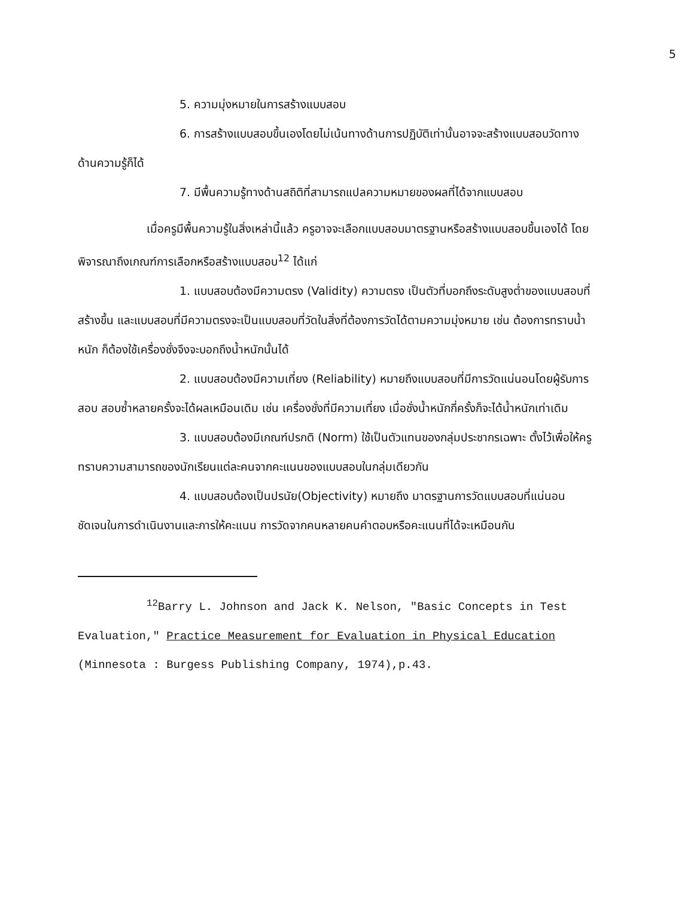5
5. ความมุ่งหมายในการสร้างแบบสอบ
6. การสร้างแบบสอบขึ้นเองโดยไม่เน้นทางด้านการปฏิบัติเท่านั้นอาจจะสร้างแบบสอบวัดทางด้านความรู้ก็ได้
7. มีพื้นความรู้ทางด้านสถิติที่สามารถแปลความหมายของผลที่ได้จากแบบสอบ
เมื่อครูมีพื้นความรู้ในสิ่งเหล่านี้แล้ว ครูอาจจะเลือกแบบสอบมาตรฐานหรือสร้างแบบสอบขึ้นเองได้ โดยพิจารณาถึงเกณฑ์การเลือกหรือสร้างแบบสอบ<sup>12</sup> ได้แก่
1. แบบสอบต้องมีความตรง (Validity) ความตรง เป็นตัวที่บอกถึงระดับสูงต่ำของแบบสอบที่สร้างขึ้น และแบบสอบที่มีความตรงจะเป็นแบบสอบที่วัดในสิ่งที่ต้องการวัดได้ตามความมุ่งหมาย เช่น ต้องการทราบน้ำหนัก ก็ต้องใช้เครื่องชั่งจึงจะบอกถึงน้ำหนักนั้นได้
2. แบบสอบต้องมีความเที่ยง (Reliability) หมายถึงแบบสอบที่มีการวัดแน่นอนโดยผู้รับการสอบ สอบซ้ำหลายครั้งจะได้ผลเหมือนเดิม เช่น เครื่องชั่งที่มีความเที่ยง เมื่อชั่งน้ำหนักกี่ครั้งก็จะได้น้ำหนักเท่าเดิม
3. แบบสอบต้องมีเกณฑ์ปรกติ (Norm) ใช้เป็นตัวแทนของกลุ่มประชากรเฉพาะ ตั้งไว้เพื่อให้ครูทราบความสามารถของนักเรียนแต่ละคนจากคะแนนของแบบสอบในกลุ่มเดียวกัน
4. แบบสอบต้องเป็นปรนัย(Objectivity) หมายถึง มาตรฐานการวัดแบบสอบที่แน่นอน ชัดเจนในการดำเนินงานและการให้คะแนน การวัดจากคนหลายคนคำตอบหรือคะแนนที่ได้จะเหมือนกัน
<sup>12</sup> Barry L. Johnson and Jack K. Nelson, "Basic Concepts in Test Evaluation," Practice Measurement for Evaluation in Physical Education (Minnesota : Burgess Publishing Company, 1974),p.43.